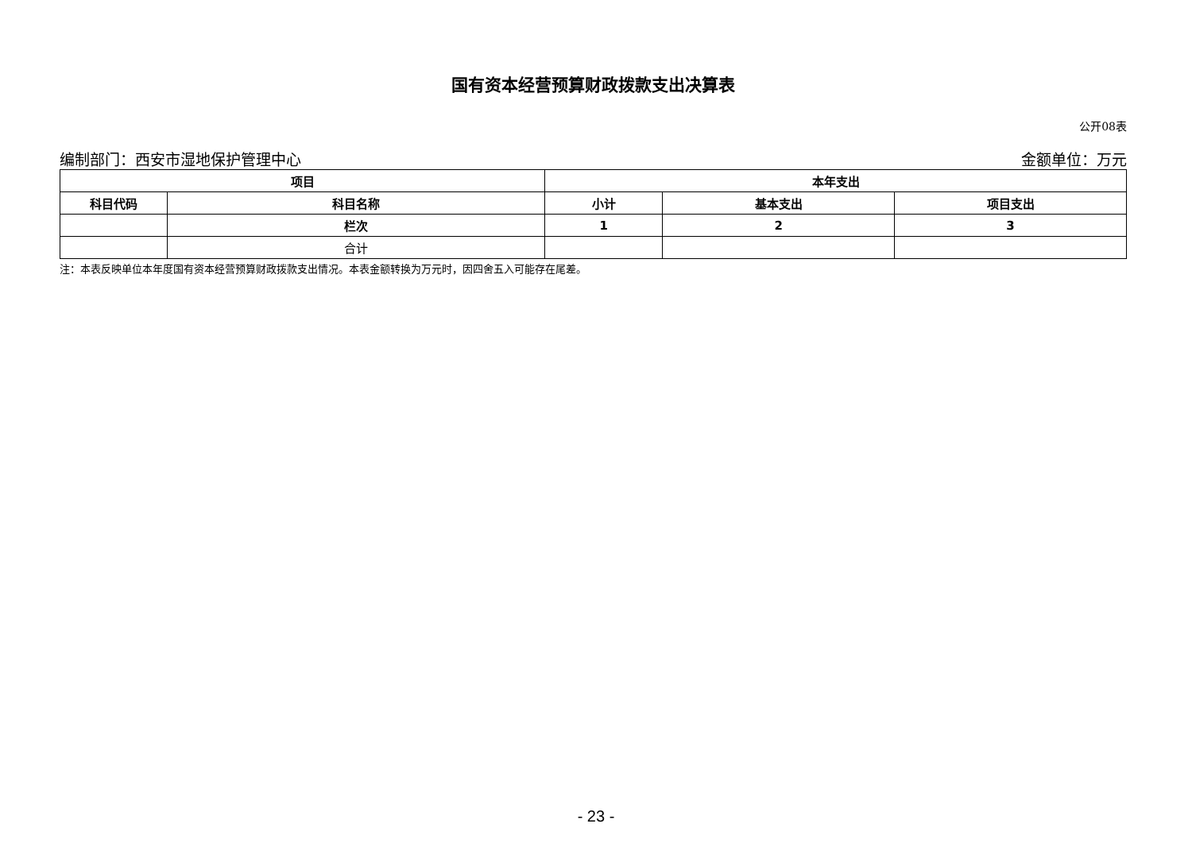国有资本经营预算财政拨款支出决算表
公开08表
编制部门：西安市湿地保护管理中心 金额单位：万元
| 项目 | | 本年支出 | | |
| --- | --- | --- | --- | --- |
| 科目代码 | 科目名称 | 小计 | 基本支出 | 项目支出 |
| | 栏次 | 1 | 2 | 3 |
| | 合计 | | | |
注：本表反映单位本年度国有资本经营预算财政拨款支出情况。本表金额转换为万元时，因四舍五入可能存在尾差。
- 23 -